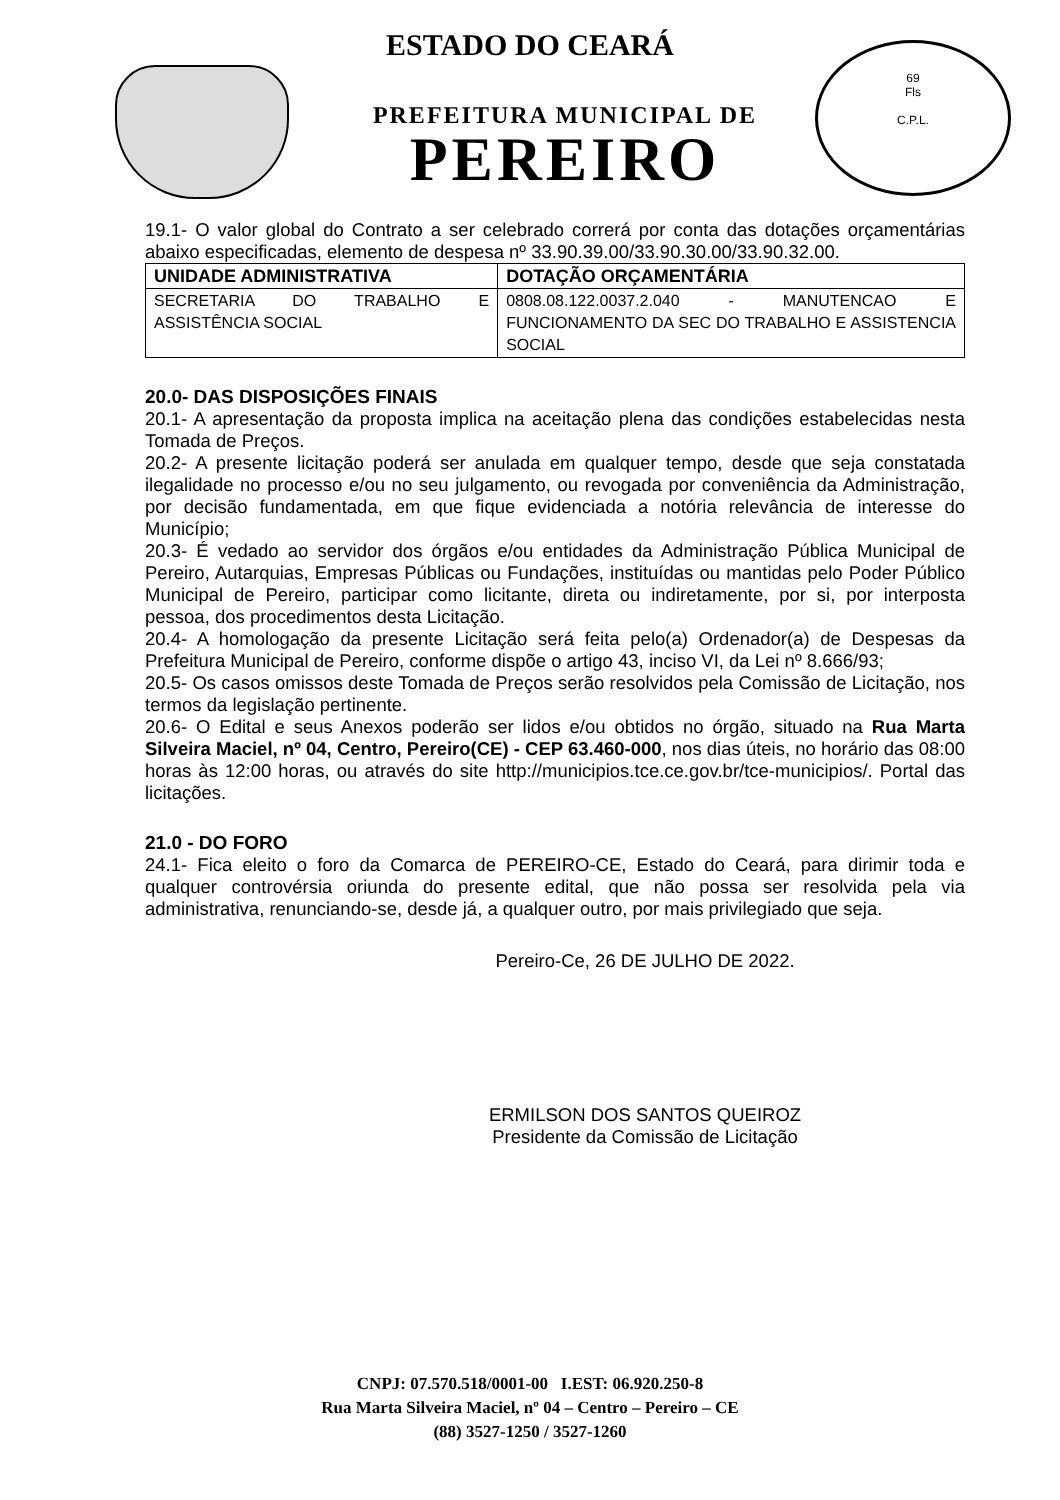69
Fls
C.P.L.
ESTADO DO CEARÁ
PREFEITURA MUNICIPAL DE
PEREIRO
19.1- O valor global do Contrato a ser celebrado correrá por conta das dotações orçamentárias abaixo especificadas, elemento de despesa nº 33.90.39.00/33.90.30.00/33.90.32.00.
| UNIDADE ADMINISTRATIVA | DOTAÇÃO ORÇAMENTÁRIA |
| --- | --- |
| SECRETARIA DO TRABALHO E ASSISTÊNCIA SOCIAL | 0808.08.122.0037.2.040 - MANUTENCAO E FUNCIONAMENTO DA SEC DO TRABALHO E ASSISTENCIA SOCIAL |
20.0- DAS DISPOSIÇÕES FINAIS
20.1- A apresentação da proposta implica na aceitação plena das condições estabelecidas nesta Tomada de Preços.
20.2- A presente licitação poderá ser anulada em qualquer tempo, desde que seja constatada ilegalidade no processo e/ou no seu julgamento, ou revogada por conveniência da Administração, por decisão fundamentada, em que fique evidenciada a notória relevância de interesse do Município;
20.3- É vedado ao servidor dos órgãos e/ou entidades da Administração Pública Municipal de Pereiro, Autarquias, Empresas Públicas ou Fundações, instituídas ou mantidas pelo Poder Público Municipal de Pereiro, participar como licitante, direta ou indiretamente, por si, por interposta pessoa, dos procedimentos desta Licitação.
20.4- A homologação da presente Licitação será feita pelo(a) Ordenador(a) de Despesas da Prefeitura Municipal de Pereiro, conforme dispõe o artigo 43, inciso VI, da Lei nº 8.666/93;
20.5- Os casos omissos deste Tomada de Preços serão resolvidos pela Comissão de Licitação, nos termos da legislação pertinente.
20.6- O Edital e seus Anexos poderão ser lidos e/ou obtidos no órgão, situado na Rua Marta Silveira Maciel, nº 04, Centro, Pereiro(CE) - CEP 63.460-000, nos dias úteis, no horário das 08:00 horas às 12:00 horas, ou através do site http://municipios.tce.ce.gov.br/tce-municipios/. Portal das licitações.
21.0 - DO FORO
24.1- Fica eleito o foro da Comarca de PEREIRO-CE, Estado do Ceará, para dirimir toda e qualquer controvérsia oriunda do presente edital, que não possa ser resolvida pela via administrativa, renunciando-se, desde já, a qualquer outro, por mais privilegiado que seja.
Pereiro-Ce, 26 DE JULHO DE 2022.
ERMILSON DOS SANTOS QUEIROZ
Presidente da Comissão de Licitação
CNPJ: 07.570.518/0001-00 I.EST: 06.920.250-8
Rua Marta Silveira Maciel, nº 04 – Centro – Pereiro – CE
(88) 3527-1250 / 3527-1260